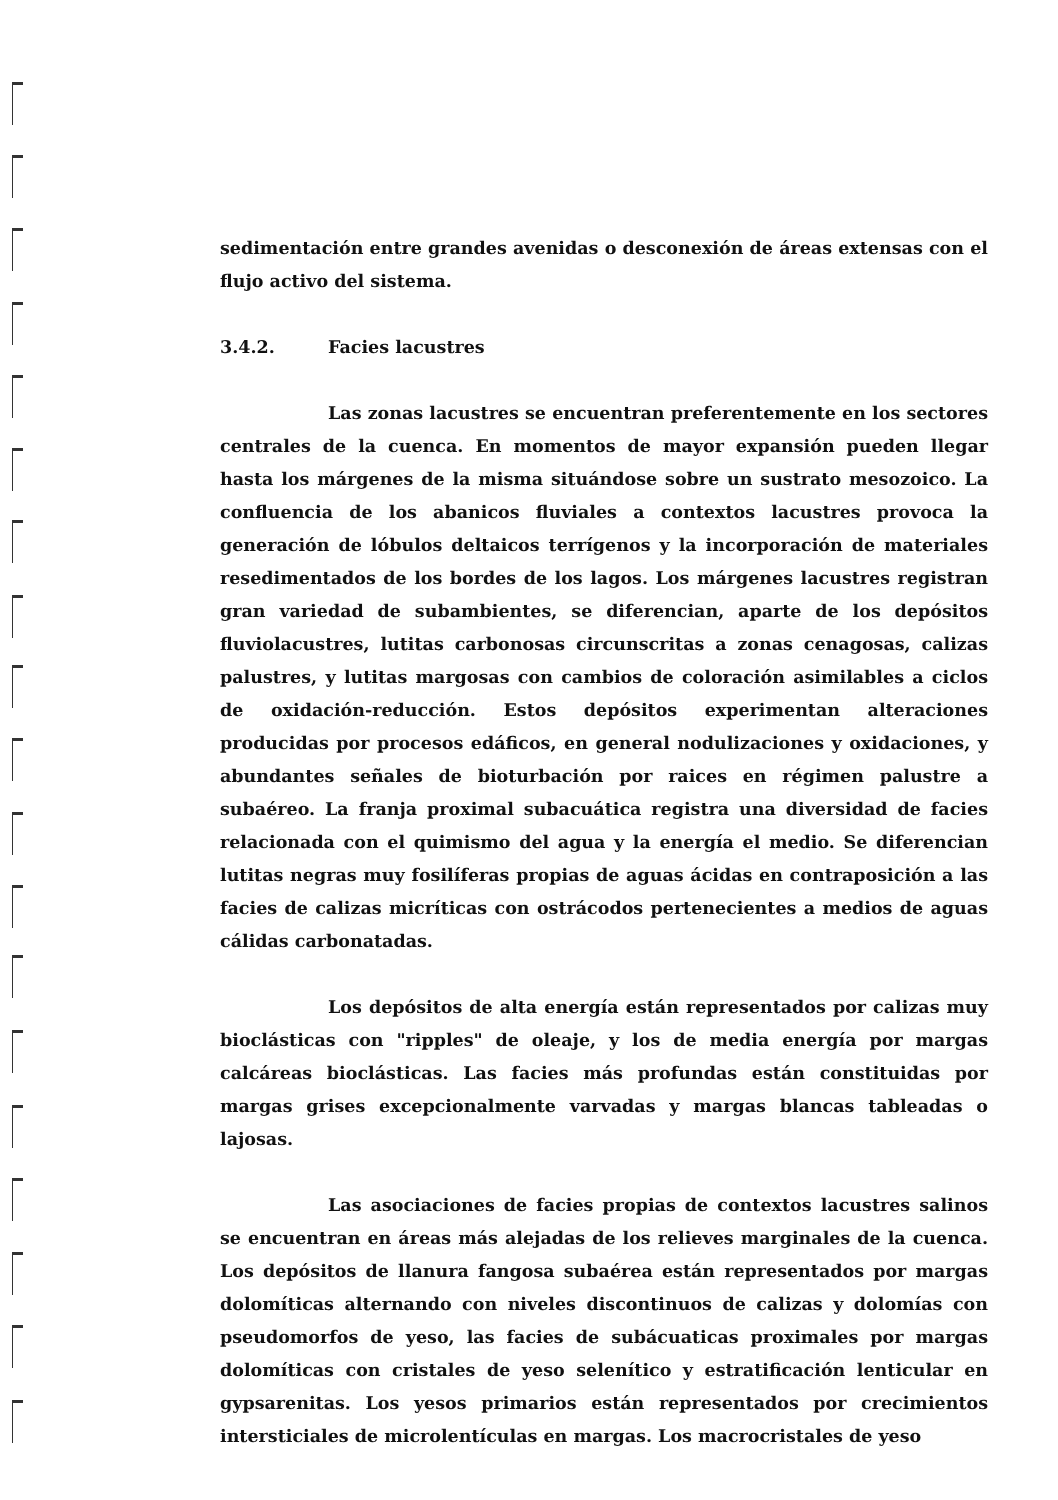sedimentación entre grandes avenidas o desconexión de áreas extensas con el flujo activo del sistema.
3.4.2. Facies lacustres
Las zonas lacustres se encuentran preferentemente en los sectores centrales de la cuenca. En momentos de mayor expansión pueden llegar hasta los márgenes de la misma situándose sobre un sustrato mesozoico. La confluencia de los abanicos fluviales a contextos lacustres provoca la generación de lóbulos deltaicos terrígenos y la incorporación de materiales resedimentados de los bordes de los lagos. Los márgenes lacustres registran gran variedad de subambientes, se diferencian, aparte de los depósitos fluviolacustres, lutitas carbonosas circunscritas a zonas cenagosas, calizas palustres, y lutitas margosas con cambios de coloración asimilables a ciclos de oxidación-reducción. Estos depósitos experimentan alteraciones producidas por procesos edáficos, en general nodulizaciones y oxidaciones, y abundantes señales de bioturbación por raices en régimen palustre a subaéreo. La franja proximal subacuática registra una diversidad de facies relacionada con el quimismo del agua y la energía el medio. Se diferencian lutitas negras muy fosilíferas propias de aguas ácidas en contraposición a las facies de calizas micríticas con ostrácodos pertenecientes a medios de aguas cálidas carbonatadas.
Los depósitos de alta energía están representados por calizas muy bioclásticas con "ripples" de oleaje, y los de media energía por margas calcáreas bioclásticas. Las facies más profundas están constituidas por margas grises excepcionalmente varvadas y margas blancas tableadas o lajosas.
Las asociaciones de facies propias de contextos lacustres salinos se encuentran en áreas más alejadas de los relieves marginales de la cuenca. Los depósitos de llanura fangosa subaérea están representados por margas dolomíticas alternando con niveles discontinuos de calizas y dolomías con pseudomorfos de yeso, las facies de subácuaticas proximales por margas dolomíticas con cristales de yeso selenítico y estratificación lenticular en gypsarenitas. Los yesos primarios están representados por crecimientos intersticiales de microlentículas en margas. Los macrocristales de yeso